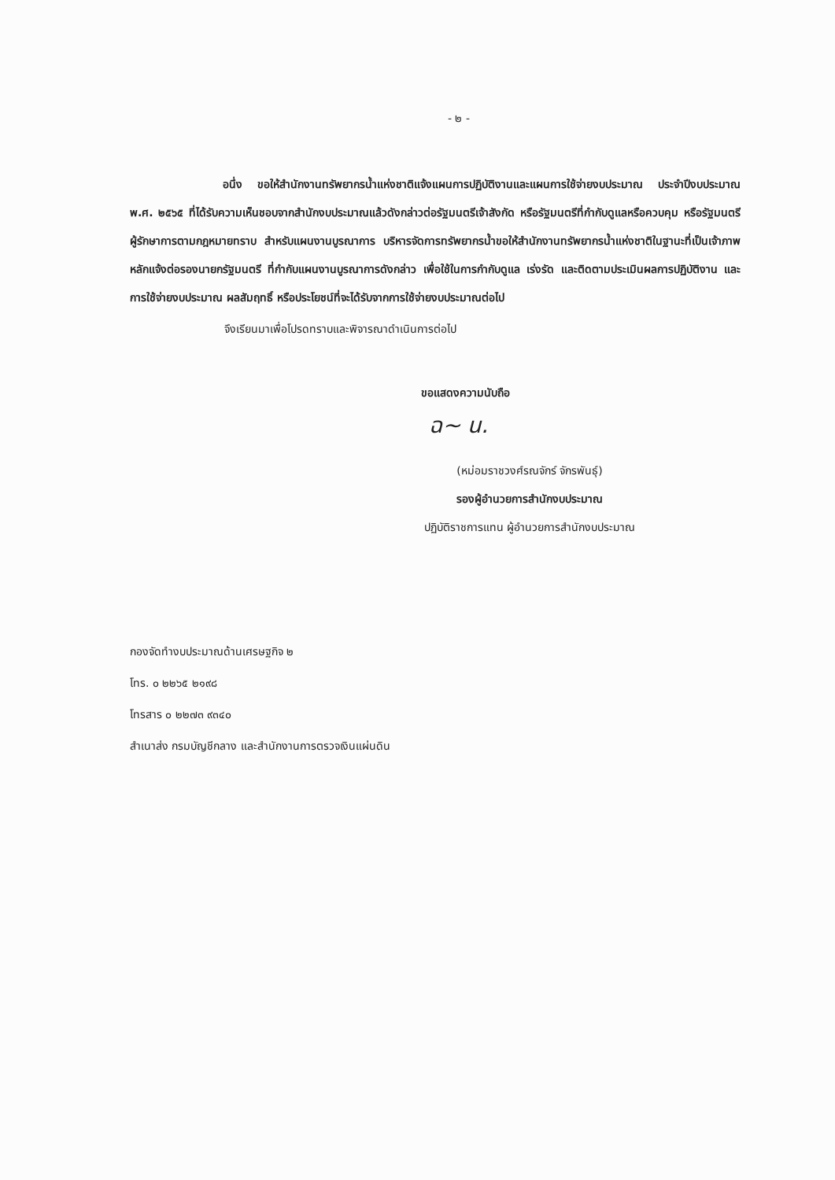- ๒ -
อนึ่ง ขอให้สำนักงานทรัพยากรน้ำแห่งชาติแจ้งแผนการปฏิบัติงานและแผนการใช้จ่ายงบประมาณ ประจำปีงบประมาณ พ.ศ. ๒๕๖๕ ที่ได้รับความเห็นชอบจากสำนักงบประมาณแล้วดังกล่าวต่อรัฐมนตรีเจ้าสังกัด หรือรัฐมนตรีที่กำกับดูแลหรือควบคุม หรือรัฐมนตรีผู้รักษาการตามกฎหมายทราบ สำหรับแผนงานบูรณาการ บริหารจัดการทรัพยากรน้ำขอให้สำนักงานทรัพยากรน้ำแห่งชาติในฐานะที่เป็นเจ้าภาพหลักแจ้งต่อรองนายกรัฐมนตรี ที่กำกับแผนงานบูรณาการดังกล่าว เพื่อใช้ในการกำกับดูแล เร่งรัด และติดตามประเมินผลการปฏิบัติงาน และการใช้จ่ายงบประมาณ ผลสัมฤทธิ์ หรือประโยชน์ที่จะได้รับจากการใช้จ่ายงบประมาณต่อไป
จึงเรียนมาเพื่อโปรดทราบและพิจารณาดำเนินการต่อไป
ขอแสดงความนับถือ
ฉ~ น.
(หม่อมราชวงศ์รณจักร์ จักรพันธุ์)
รองผู้อำนวยการสำนักงบประมาณ
ปฏิบัติราชการแทน ผู้อำนวยการสำนักงบประมาณ
กองจัดทำงบประมาณด้านเศรษฐกิจ ๒
โทร. ๐ ๒๒๖๕ ๒๑๙๘
โทรสาร ๐ ๒๒๗๓ ๙๓๔๐
สำเนาส่ง กรมบัญชีกลาง และสำนักงานการตรวจเงินแผ่นดิน